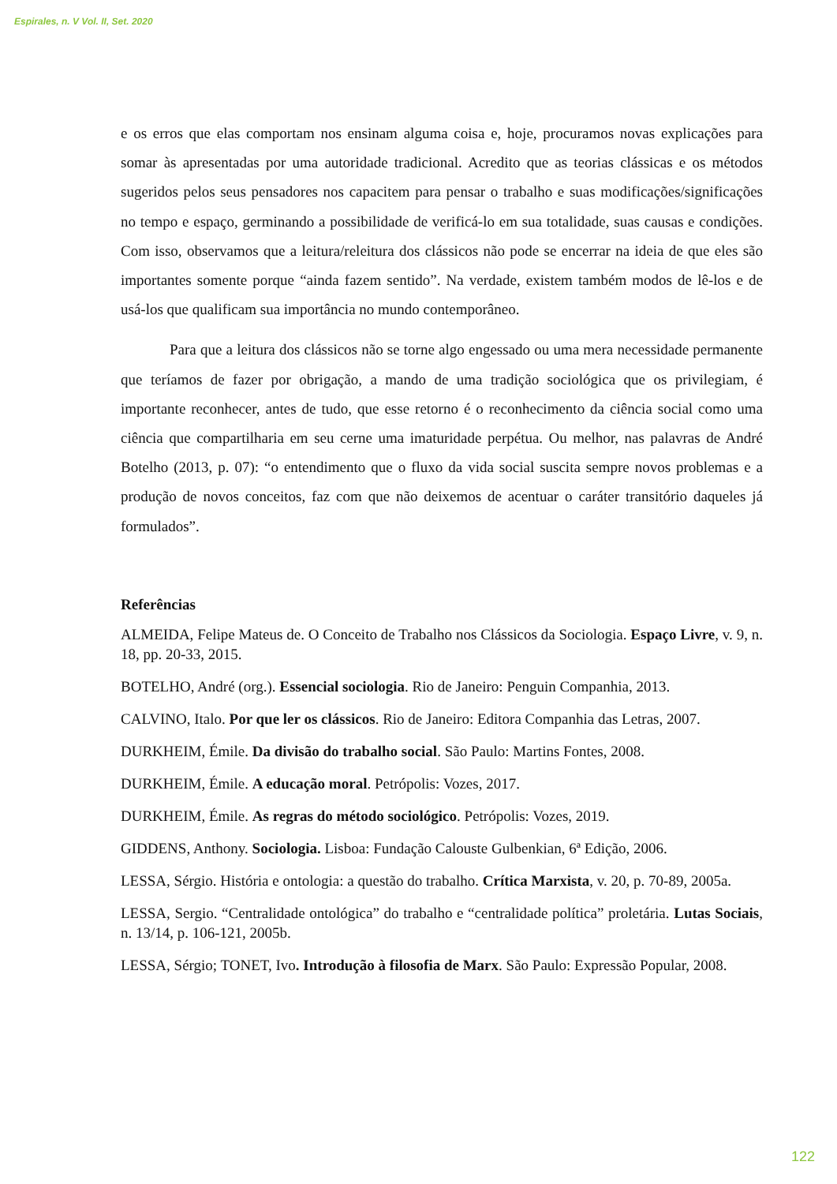Espirales, n. V Vol. II, Set. 2020
e os erros que elas comportam nos ensinam alguma coisa e, hoje, procuramos novas explicações para somar às apresentadas por uma autoridade tradicional. Acredito que as teorias clássicas e os métodos sugeridos pelos seus pensadores nos capacitem para pensar o trabalho e suas modificações/significações no tempo e espaço, germinando a possibilidade de verificá-lo em sua totalidade, suas causas e condições. Com isso, observamos que a leitura/releitura dos clássicos não pode se encerrar na ideia de que eles são importantes somente porque “ainda fazem sentido”. Na verdade, existem também modos de lê-los e de usá-los que qualificam sua importância no mundo contemporâneo.
Para que a leitura dos clássicos não se torne algo engessado ou uma mera necessidade permanente que teríamos de fazer por obrigação, a mando de uma tradição sociológica que os privilegiam, é importante reconhecer, antes de tudo, que esse retorno é o reconhecimento da ciência social como uma ciência que compartilharia em seu cerne uma imaturidade perpétua. Ou melhor, nas palavras de André Botelho (2013, p. 07): “o entendimento que o fluxo da vida social suscita sempre novos problemas e a produção de novos conceitos, faz com que não deixemos de acentuar o caráter transitório daqueles já formulados”.
Referências
ALMEIDA, Felipe Mateus de. O Conceito de Trabalho nos Clássicos da Sociologia. Espaço Livre, v. 9, n. 18, pp. 20-33, 2015.
BOTELHO, André (org.). Essencial sociologia. Rio de Janeiro: Penguin Companhia, 2013.
CALVINO, Italo. Por que ler os clássicos. Rio de Janeiro: Editora Companhia das Letras, 2007.
DURKHEIM, Émile. Da divisão do trabalho social. São Paulo: Martins Fontes, 2008.
DURKHEIM, Émile. A educação moral. Petrópolis: Vozes, 2017.
DURKHEIM, Émile. As regras do método sociológico. Petrópolis: Vozes, 2019.
GIDDENS, Anthony. Sociologia. Lisboa: Fundação Calouste Gulbenkian, 6ª Edição, 2006.
LESSA, Sérgio. História e ontologia: a questão do trabalho. Crítica Marxista, v. 20, p. 70-89, 2005a.
LESSA, Sergio. “Centralidade ontológica” do trabalho e “centralidade política” proletária. Lutas Sociais, n. 13/14, p. 106-121, 2005b.
LESSA, Sérgio; TONET, Ivo. Introdução à filosofia de Marx. São Paulo: Expressão Popular, 2008.
122